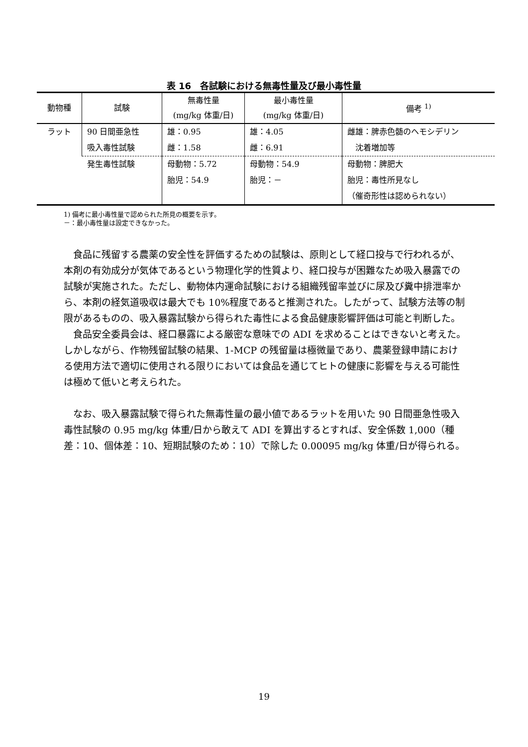表 16　各試験における無毒性量及び最小毒性量
| 動物種 | 試験 | 無毒性量 (mg/kg 体重/日) | 最小毒性量 (mg/kg 体重/日) | 備考 <sup>1)</sup> |
| --- | --- | --- | --- | --- |
| ラット | 90 日間亜急性 吸入毒性試験 | 雄：0.95 雌：1.58 | 雄：4.05 雌：6.91 | 雌雄：脾赤色髄のヘモシデリン 沈着増加等 |
| | 発生毒性試験 | 母動物：5.72 胎児：54.9 | 母動物：54.9 胎児：－ | 母動物：脾肥大 胎児：毒性所見なし （催奇形性は認められない） |
1) 備考に最小毒性量で認められた所見の概要を示す。
－：最小毒性量は設定できなかった。
食品に残留する農薬の安全性を評価するための試験は、原則として経口投与で行われるが、本剤の有効成分が気体であるという物理化学的性質より、経口投与が困難なため吸入暴露での試験が実施された。ただし、動物体内運命試験における組織残留率並びに尿及び糞中排泄率から、本剤の経気道吸収は最大でも 10%程度であると推測された。したがって、試験方法等の制限があるものの、吸入暴露試験から得られた毒性による食品健康影響評価は可能と判断した。
食品安全委員会は、経口暴露による厳密な意味での ADI を求めることはできないと考えた。しかしながら、作物残留試験の結果、1-MCP の残留量は極微量であり、農薬登録申請における使用方法で適切に使用される限りにおいては食品を通じてヒトの健康に影響を与える可能性は極めて低いと考えられた。
なお、吸入暴露試験で得られた無毒性量の最小値であるラットを用いた 90 日間亜急性吸入毒性試験の 0.95 mg/kg 体重/日から敢えて ADI を算出するとすれば、安全係数 1,000（種差：10、個体差：10、短期試験のため：10）で除した 0.00095 mg/kg 体重/日が得られる。
19